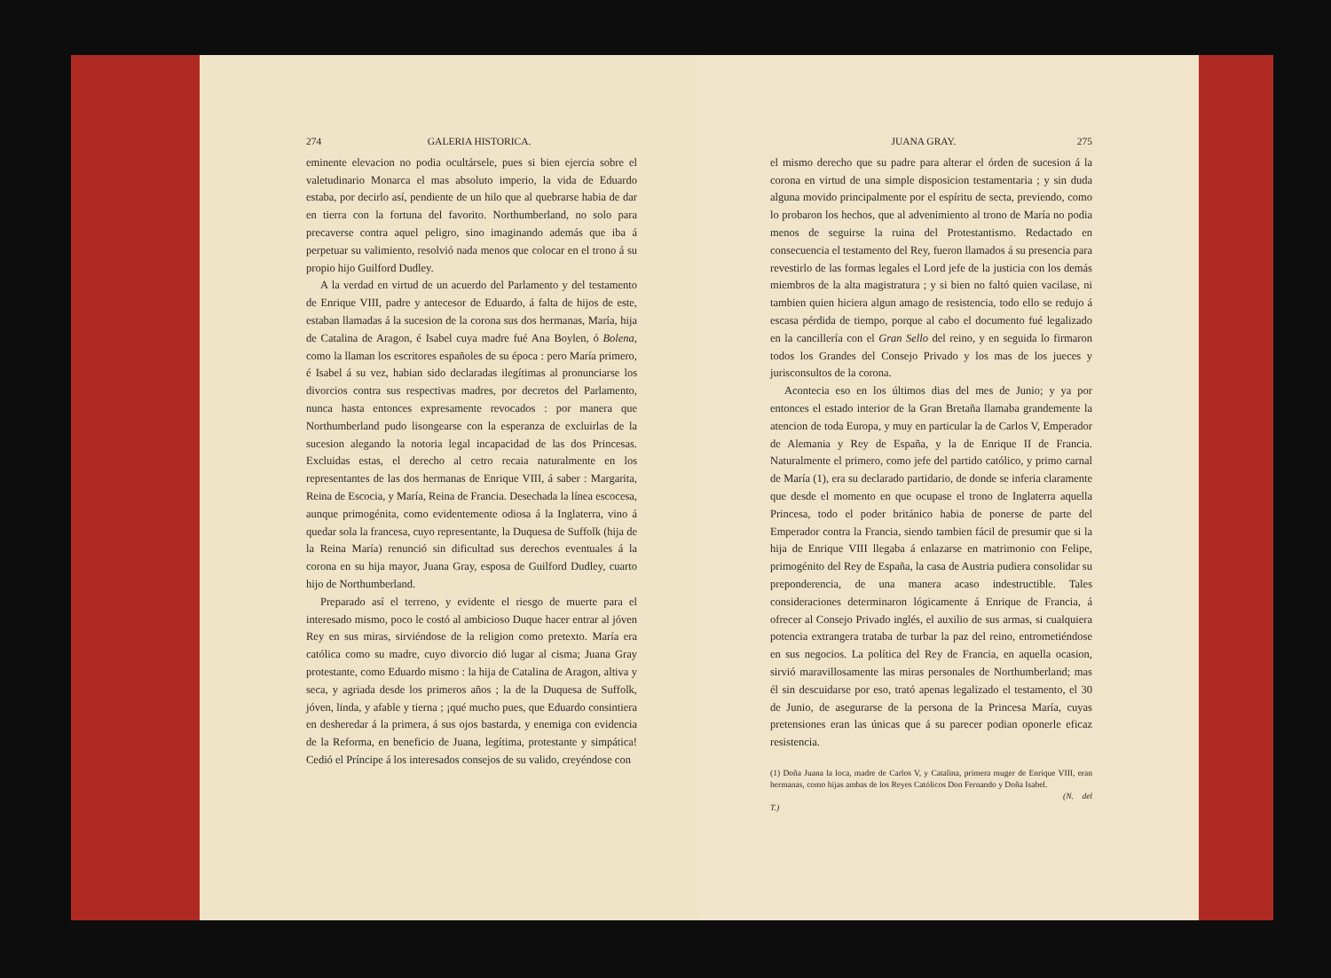274 GALERIA HISTORICA.
eminente elevacion no podia ocultársele, pues si bien ejercia sobre el valetudinario Monarca el mas absoluto imperio, la vida de Eduardo estaba, por decirlo así, pendiente de un hilo que al quebrarse habia de dar en tierra con la fortuna del favorito. Northumberland, no solo para precaverse contra aquel peligro, sino imaginando además que iba á perpetuar su valimiento, resolvió nada menos que colocar en el trono á su propio hijo Guilford Dudley.
A la verdad en virtud de un acuerdo del Parlamento y del testamento de Enrique VIII, padre y antecesor de Eduardo, á falta de hijos de este, estaban llamadas á la sucesion de la corona sus dos hermanas, María, hija de Catalina de Aragon, é Isabel cuya madre fué Ana Boylen, ó Bolena, como la llaman los escritores españoles de su época : pero María primero, é Isabel á su vez, habian sido declaradas ilegítimas al pronunciarse los divorcios contra sus respectivas madres, por decretos del Parlamento, nunca hasta entonces expresamente revocados : por manera que Northumberland pudo lisongearse con la esperanza de excluirlas de la sucesion alegando la notoria legal incapacidad de las dos Princesas. Excluidas estas, el derecho al cetro recaia naturalmente en los representantes de las dos hermanas de Enrique VIII, á saber : Margarita, Reina de Escocia, y María, Reina de Francia. Desechada la línea escocesa, aunque primogénita, como evidentemente odiosa á la Inglaterra, vino á quedar sola la francesa, cuyo representante, la Duquesa de Suffolk (hija de la Reina María) renunció sin dificultad sus derechos eventuales á la corona en su hija mayor, Juana Gray, esposa de Guilford Dudley, cuarto hijo de Northumberland.
Preparado así el terreno, y evidente el riesgo de muerte para el interesado mismo, poco le costó al ambicioso Duque hacer entrar al jóven Rey en sus miras, sirviéndose de la religion como pretexto. María era católica como su madre, cuyo divorcio dió lugar al cisma; Juana Gray protestante, como Eduardo mismo : la hija de Catalina de Aragon, altiva y seca, y agriada desde los primeros años ; la de la Duquesa de Suffolk, jóven, linda, y afable y tierna ; ¡qué mucho pues, que Eduardo consintiera en desheredar á la primera, á sus ojos bastarda, y enemiga con evidencia de la Reforma, en beneficio de Juana, legítima, protestante y simpática! Cedió el Príncipe á los interesados consejos de su valido, creyéndose con
JUANA GRAY. 275
el mismo derecho que su padre para alterar el órden de sucesion á la corona en virtud de una simple disposicion testamentaria ; y sin duda alguna movido principalmente por el espíritu de secta, previendo, como lo probaron los hechos, que al advenimiento al trono de María no podia menos de seguirse la ruina del Protestantismo. Redactado en consecuencia el testamento del Rey, fueron llamados á su presencia para revestirlo de las formas legales el Lord jefe de la justicia con los demás miembros de la alta magistratura ; y si bien no faltó quien vacilase, ni tambien quien hiciera algun amago de resistencia, todo ello se redujo á escasa pérdida de tiempo, porque al cabo el documento fué legalizado en la cancillería con el Gran Sello del reino, y en seguida lo firmaron todos los Grandes del Consejo Privado y los mas de los jueces y jurisconsultos de la corona.
Acontecia eso en los últimos dias del mes de Junio; y ya por entonces el estado interior de la Gran Bretaña llamaba grandemente la atencion de toda Europa, y muy en particular la de Carlos V, Emperador de Alemania y Rey de España, y la de Enrique II de Francia. Naturalmente el primero, como jefe del partido católico, y primo carnal de María (1), era su declarado partidario, de donde se inferia claramente que desde el momento en que ocupase el trono de Inglaterra aquella Princesa, todo el poder británico habia de ponerse de parte del Emperador contra la Francia, siendo tambien fácil de presumir que si la hija de Enrique VIII llegaba á enlazarse en matrimonio con Felipe, primogénito del Rey de España, la casa de Austria pudiera consolidar su preponderencia, de una manera acaso indestructible. Tales consideraciones determinaron lógicamente á Enrique de Francia, á ofrecer al Consejo Privado inglés, el auxilio de sus armas, si cualquiera potencia extrangera trataba de turbar la paz del reino, entrometiéndose en sus negocios. La política del Rey de Francia, en aquella ocasion, sirvió maravillosamente las miras personales de Northumberland; mas él sin descuidarse por eso, trató apenas legalizado el testamento, el 30 de Junio, de asegurarse de la persona de la Princesa María, cuyas pretensiones eran las únicas que á su parecer podian oponerle eficaz resistencia.
(1) Doña Juana la loca, madre de Carlos V, y Catalina, primera muger de Enrique VIII, eran hermanas, como hijas ambas de los Reyes Católicos Don Fernando y Doña Isabel.
(N. del T.)